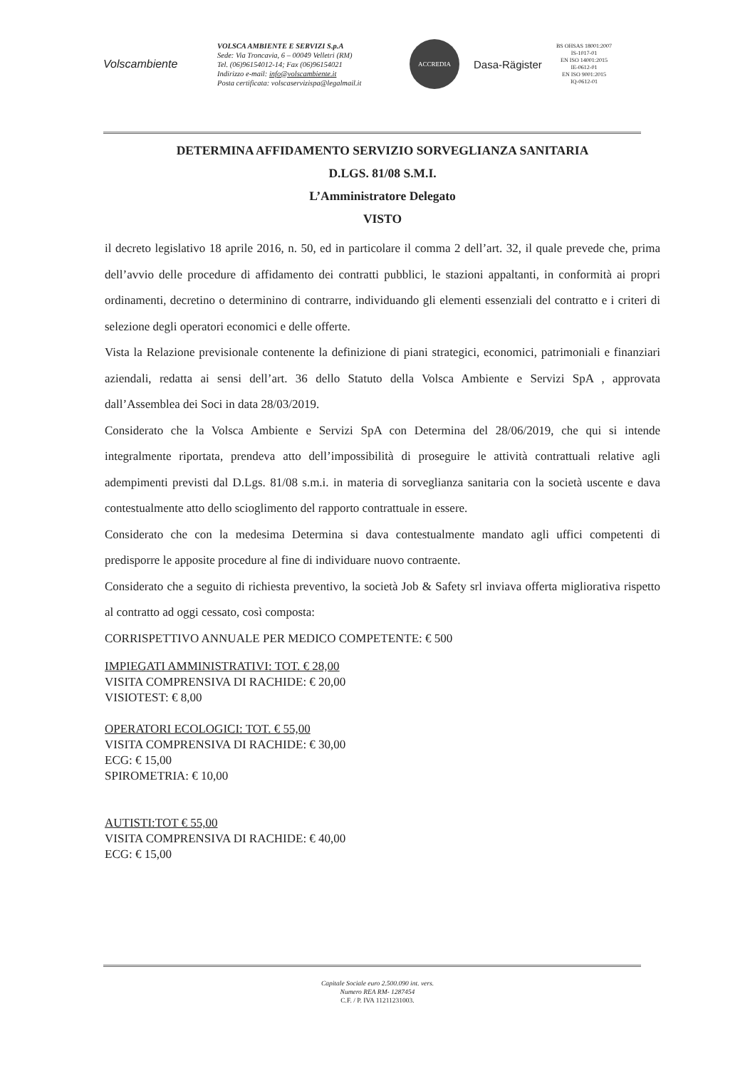Volscambiente
VOLSCA AMBIENTE E SERVIZI S.p.A
Sede: Via Troncavia, 6 – 00049 Velletri (RM)
Tel. (06)96154012-14; Fax (06)96154021
Indirizzo e-mail: info@volscambiente.it
Posta certificata: volscaservizispa@legalmail.it
ACCREDIA
Dasa-Rägister
BS OHSAS 18001:2007
IS-1017-01
EN ISO 14001:2015
IE-0612-01
EN ISO 9001:2015
IQ-0612-01
DETERMINA AFFIDAMENTO SERVIZIO SORVEGLIANZA SANITARIA
D.LGS. 81/08 S.M.I.
L’Amministratore Delegato
VISTO
il decreto legislativo 18 aprile 2016, n. 50, ed in particolare il comma 2 dell’art. 32, il quale prevede che, prima dell’avvio delle procedure di affidamento dei contratti pubblici, le stazioni appaltanti, in conformità ai propri ordinamenti, decretino o determinino di contrarre, individuando gli elementi essenziali del contratto e i criteri di selezione degli operatori economici e delle offerte.
Vista la Relazione previsionale contenente la definizione di piani strategici, economici, patrimoniali e finanziari aziendali, redatta ai sensi dell’art. 36 dello Statuto della Volsca Ambiente e Servizi SpA , approvata dall’Assemblea dei Soci in data 28/03/2019.
Considerato che la Volsca Ambiente e Servizi SpA con Determina del 28/06/2019, che qui si intende integralmente riportata, prendeva atto dell’impossibilità di proseguire le attività contrattuali relative agli adempimenti previsti dal D.Lgs. 81/08 s.m.i. in materia di sorveglianza sanitaria con la società uscente e dava contestualmente atto dello scioglimento del rapporto contrattuale in essere.
Considerato che con la medesima Determina si dava contestualmente mandato agli uffici competenti di predisporre le apposite procedure al fine di individuare nuovo contraente.
Considerato che a seguito di richiesta preventivo, la società Job & Safety srl inviava offerta migliorativa rispetto al contratto ad oggi cessato, così composta:
CORRISPETTIVO ANNUALE PER MEDICO COMPETENTE: € 500
IMPIEGATI AMMINISTRATIVI: TOT. € 28,00
VISITA COMPRENSIVA DI RACHIDE: € 20,00
VISIOTEST: € 8,00
OPERATORI ECOLOGICI: TOT. € 55,00
VISITA COMPRENSIVA DI RACHIDE: € 30,00
ECG: € 15,00
SPIROMETRIA: € 10,00
AUTISTI:TOT € 55,00
VISITA COMPRENSIVA DI RACHIDE: € 40,00
ECG: € 15,00
Capitale Sociale euro 2.500.090 int. vers.
Numero REA RM- 1287454
C.F. / P. IVA 11211231003.